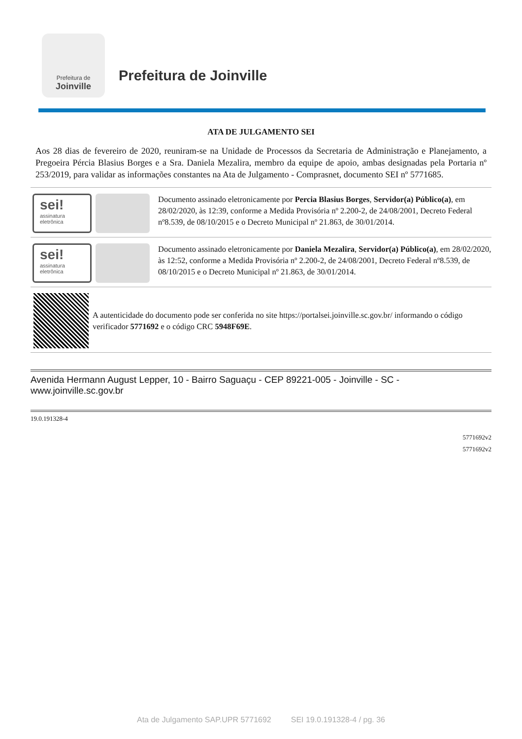Prefeitura de
Joinville
Prefeitura de Joinville
ATA DE JULGAMENTO SEI
Aos 28 dias de fevereiro de 2020, reuniram-se na Unidade de Processos da Secretaria de Administração e Planejamento, a Pregoeira Pércia Blasius Borges e a Sra. Daniela Mezalira, membro da equipe de apoio, ambas designadas pela Portaria nº 253/2019, para validar as informações constantes na Ata de Julgamento - Comprasnet, documento SEI nº 5771685.
sei!
assinatura eletrônica
Documento assinado eletronicamente por Percia Blasius Borges, Servidor(a) Público(a), em 28/02/2020, às 12:39, conforme a Medida Provisória nº 2.200-2, de 24/08/2001, Decreto Federal nº8.539, de 08/10/2015 e o Decreto Municipal nº 21.863, de 30/01/2014.
sei!
assinatura eletrônica
Documento assinado eletronicamente por Daniela Mezalira, Servidor(a) Público(a), em 28/02/2020, às 12:52, conforme a Medida Provisória nº 2.200-2, de 24/08/2001, Decreto Federal nº8.539, de 08/10/2015 e o Decreto Municipal nº 21.863, de 30/01/2014.
A autenticidade do documento pode ser conferida no site https://portalsei.joinville.sc.gov.br/ informando o código verificador 5771692 e o código CRC 5948F69E.
Avenida Hermann August Lepper, 10 - Bairro Saguaçu - CEP 89221-005 - Joinville - SC - www.joinville.sc.gov.br
19.0.191328-4
5771692v2
5771692v2
Ata de Julgamento SAP.UPR 5771692 SEI 19.0.191328-4 / pg. 36